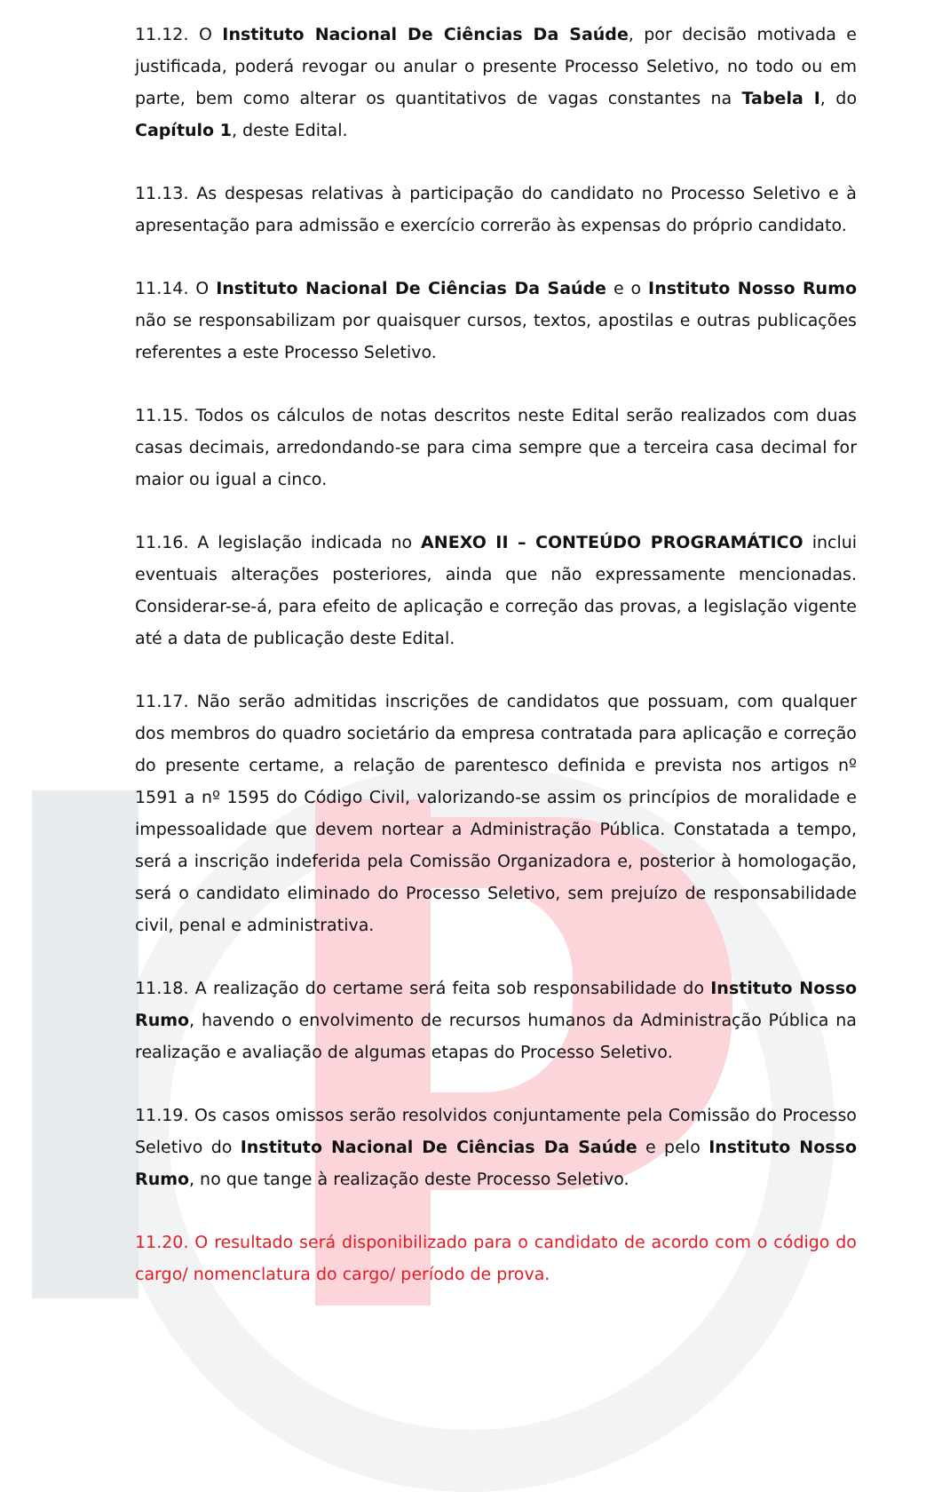11.12. O Instituto Nacional De Ciências Da Saúde, por decisão motivada e justificada, poderá revogar ou anular o presente Processo Seletivo, no todo ou em parte, bem como alterar os quantitativos de vagas constantes na Tabela I, do Capítulo 1, deste Edital.
11.13. As despesas relativas à participação do candidato no Processo Seletivo e à apresentação para admissão e exercício correrão às expensas do próprio candidato.
11.14. O Instituto Nacional De Ciências Da Saúde e o Instituto Nosso Rumo não se responsabilizam por quaisquer cursos, textos, apostilas e outras publicações referentes a este Processo Seletivo.
11.15. Todos os cálculos de notas descritos neste Edital serão realizados com duas casas decimais, arredondando-se para cima sempre que a terceira casa decimal for maior ou igual a cinco.
11.16. A legislação indicada no ANEXO II – CONTEÚDO PROGRAMÁTICO inclui eventuais alterações posteriores, ainda que não expressamente mencionadas. Considerar-se-á, para efeito de aplicação e correção das provas, a legislação vigente até a data de publicação deste Edital.
11.17. Não serão admitidas inscrições de candidatos que possuam, com qualquer dos membros do quadro societário da empresa contratada para aplicação e correção do presente certame, a relação de parentesco definida e prevista nos artigos nº 1591 a nº 1595 do Código Civil, valorizando-se assim os princípios de moralidade e impessoalidade que devem nortear a Administração Pública. Constatada a tempo, será a inscrição indeferida pela Comissão Organizadora e, posterior à homologação, será o candidato eliminado do Processo Seletivo, sem prejuízo de responsabilidade civil, penal e administrativa.
11.18. A realização do certame será feita sob responsabilidade do Instituto Nosso Rumo, havendo o envolvimento de recursos humanos da Administração Pública na realização e avaliação de algumas etapas do Processo Seletivo.
11.19. Os casos omissos serão resolvidos conjuntamente pela Comissão do Processo Seletivo do Instituto Nacional De Ciências Da Saúde e pelo Instituto Nosso Rumo, no que tange à realização deste Processo Seletivo.
11.20. O resultado será disponibilizado para o candidato de acordo com o código do cargo/ nomenclatura do cargo/ período de prova.